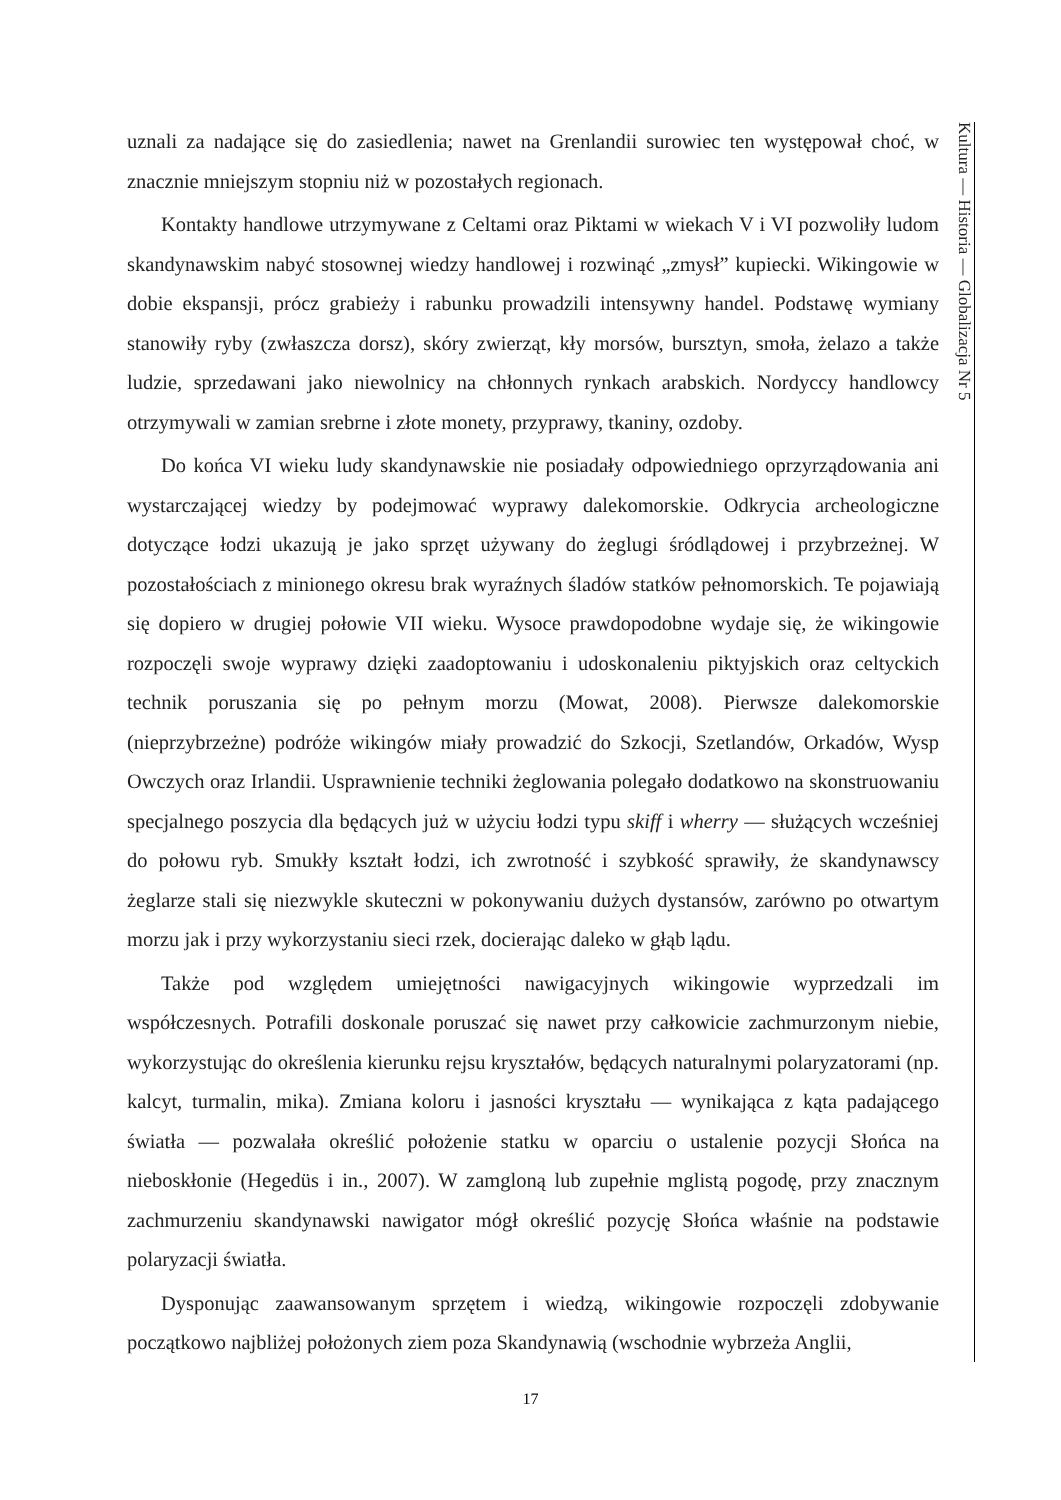Kultura — Historia — Globalizacja Nr 5
uznali za nadające się do zasiedlenia; nawet na Grenlandii surowiec ten występował choć, w znacznie mniejszym stopniu niż w pozostałych regionach.
Kontakty handlowe utrzymywane z Celtami oraz Piktami w wiekach V i VI pozwoliły ludom skandynawskim nabyć stosownej wiedzy handlowej i rozwinąć „zmysł” kupiecki. Wikingowie w dobie ekspansji, prócz grabieży i rabunku prowadzili intensywny handel. Podstawę wymiany stanowiły ryby (zwłaszcza dorsz), skóry zwierząt, kły morsów, bursztyn, smoła, żelazo a także ludzie, sprzedawani jako niewolnicy na chłonnych rynkach arabskich. Nordyccy handlowcy otrzymywali w zamian srebrne i złote monety, przyprawy, tkaniny, ozdoby.
Do końca VI wieku ludy skandynawskie nie posiadały odpowiedniego oprzyrządowania ani wystarczającej wiedzy by podejmować wyprawy dalekomorskie. Odkrycia archeologiczne dotyczące łodzi ukazują je jako sprzęt używany do żeglugi śródlądowej i przybrzeżnej. W pozostałościach z minionego okresu brak wyraźnych śladów statków pełnomorskich. Te pojawiają się dopiero w drugiej połowie VII wieku. Wysoce prawdopodobne wydaje się, że wikingowie rozpoczęli swoje wyprawy dzięki zaadoptowaniu i udoskonaleniu piktyjskich oraz celtyckich technik poruszania się po pełnym morzu (Mowat, 2008). Pierwsze dalekomorskie (nieprzybrzeżne) podróże wikingów miały prowadzić do Szkocji, Szetlandów, Orkadów, Wysp Owczych oraz Irlandii. Usprawnienie techniki żeglowania polegało dodatkowo na skonstruowaniu specjalnego poszycia dla będących już w użyciu łodzi typu skiff i wherry — służących wcześniej do połowu ryb. Smukły kształt łodzi, ich zwrotność i szybkość sprawiły, że skandynawscy żeglarze stali się niezwykle skuteczni w pokonywaniu dużych dystansów, zarówno po otwartym morzu jak i przy wykorzystaniu sieci rzek, docierając daleko w głąb lądu.
Także pod względem umiejętności nawigacyjnych wikingowie wyprzedzali im współczesnych. Potrafili doskonale poruszać się nawet przy całkowicie zachmurzonym niebie, wykorzystując do określenia kierunku rejsu kryształów, będących naturalnymi polaryzatorami (np. kalcyt, turmalin, mika). Zmiana koloru i jasności kryształu — wynikająca z kąta padającego światła — pozwalała określić położenie statku w oparciu o ustalenie pozycji Słońca na nieboskłonie (Hegedüs i in., 2007). W zamgloną lub zupełnie mglistą pogodę, przy znacznym zachmurzeniu skandynawski nawigator mógł określić pozycję Słońca właśnie na podstawie polaryzacji światła.
Dysponując zaawansowanym sprzętem i wiedzą, wikingowie rozpoczęli zdobywanie początkowo najbliżej położonych ziem poza Skandynawią (wschodnie wybrzeża Anglii,
17